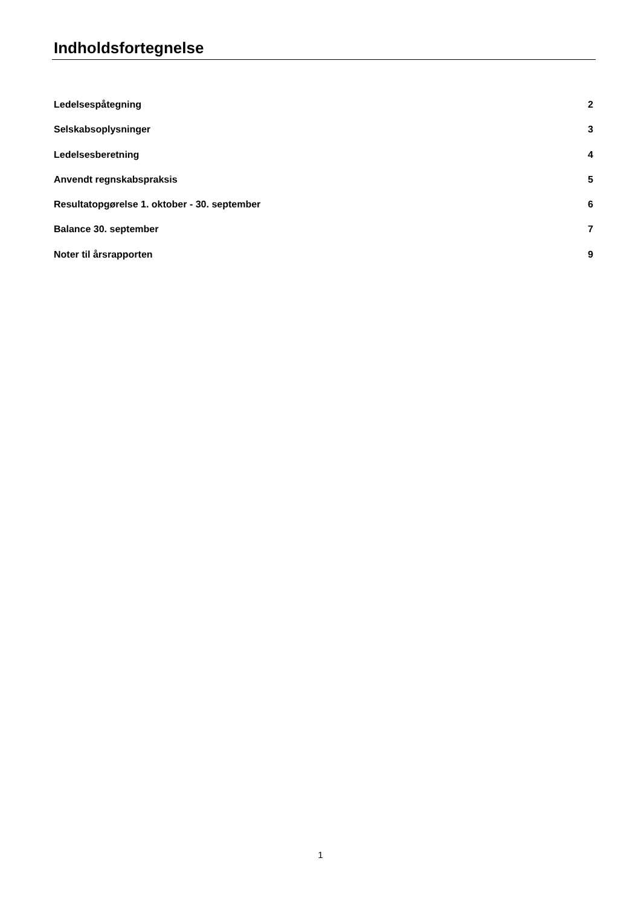Indholdsfortegnelse
Ledelsespåtegning 2
Selskabsoplysninger 3
Ledelsesberetning 4
Anvendt regnskabspraksis 5
Resultatopgørelse 1. oktober - 30. september 6
Balance 30. september 7
Noter til årsrapporten 9
1